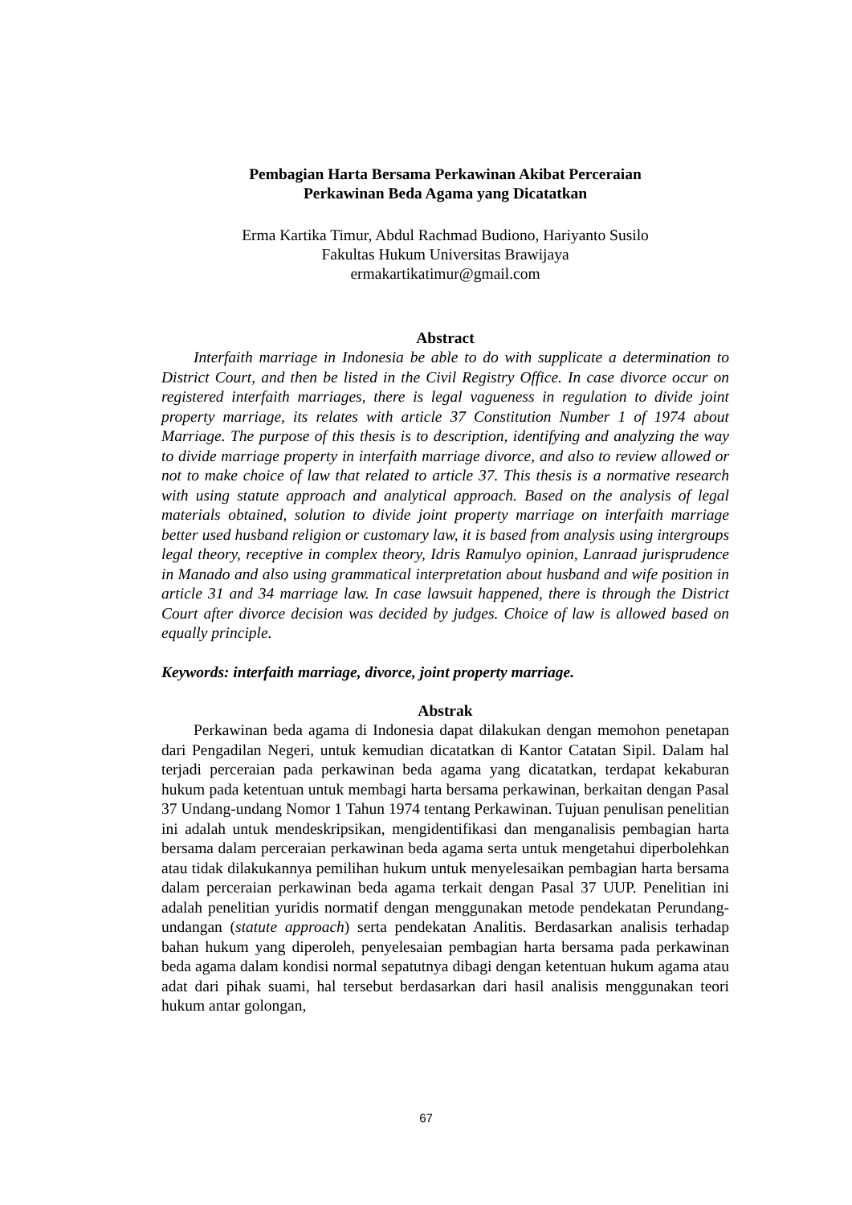Pembagian Harta Bersama Perkawinan Akibat Perceraian
Perkawinan Beda Agama yang Dicatatkan
Erma Kartika Timur, Abdul Rachmad Budiono, Hariyanto Susilo
Fakultas Hukum Universitas Brawijaya
ermakartikatimur@gmail.com
Abstract
Interfaith marriage in Indonesia be able to do with supplicate a determination to District Court, and then be listed in the Civil Registry Office. In case divorce occur on registered interfaith marriages, there is legal vagueness in regulation to divide joint property marriage, its relates with article 37 Constitution Number 1 of 1974 about Marriage. The purpose of this thesis is to description, identifying and analyzing the way to divide marriage property in interfaith marriage divorce, and also to review allowed or not to make choice of law that related to article 37. This thesis is a normative research with using statute approach and analytical approach. Based on the analysis of legal materials obtained, solution to divide joint property marriage on interfaith marriage better used husband religion or customary law, it is based from analysis using intergroups legal theory, receptive in complex theory, Idris Ramulyo opinion, Lanraad jurisprudence in Manado and also using grammatical interpretation about husband and wife position in article 31 and 34 marriage law. In case lawsuit happened, there is through the District Court after divorce decision was decided by judges. Choice of law is allowed based on equally principle.
Keywords: interfaith marriage, divorce, joint property marriage.
Abstrak
Perkawinan beda agama di Indonesia dapat dilakukan dengan memohon penetapan dari Pengadilan Negeri, untuk kemudian dicatatkan di Kantor Catatan Sipil. Dalam hal terjadi perceraian pada perkawinan beda agama yang dicatatkan, terdapat kekaburan hukum pada ketentuan untuk membagi harta bersama perkawinan, berkaitan dengan Pasal 37 Undang-undang Nomor 1 Tahun 1974 tentang Perkawinan. Tujuan penulisan penelitian ini adalah untuk mendeskripsikan, mengidentifikasi dan menganalisis pembagian harta bersama dalam perceraian perkawinan beda agama serta untuk mengetahui diperbolehkan atau tidak dilakukannya pemilihan hukum untuk menyelesaikan pembagian harta bersama dalam perceraian perkawinan beda agama terkait dengan Pasal 37 UUP. Penelitian ini adalah penelitian yuridis normatif dengan menggunakan metode pendekatan Perundang-undangan (statute approach) serta pendekatan Analitis. Berdasarkan analisis terhadap bahan hukum yang diperoleh, penyelesaian pembagian harta bersama pada perkawinan beda agama dalam kondisi normal sepatutnya dibagi dengan ketentuan hukum agama atau adat dari pihak suami, hal tersebut berdasarkan dari hasil analisis menggunakan teori hukum antar golongan,
67